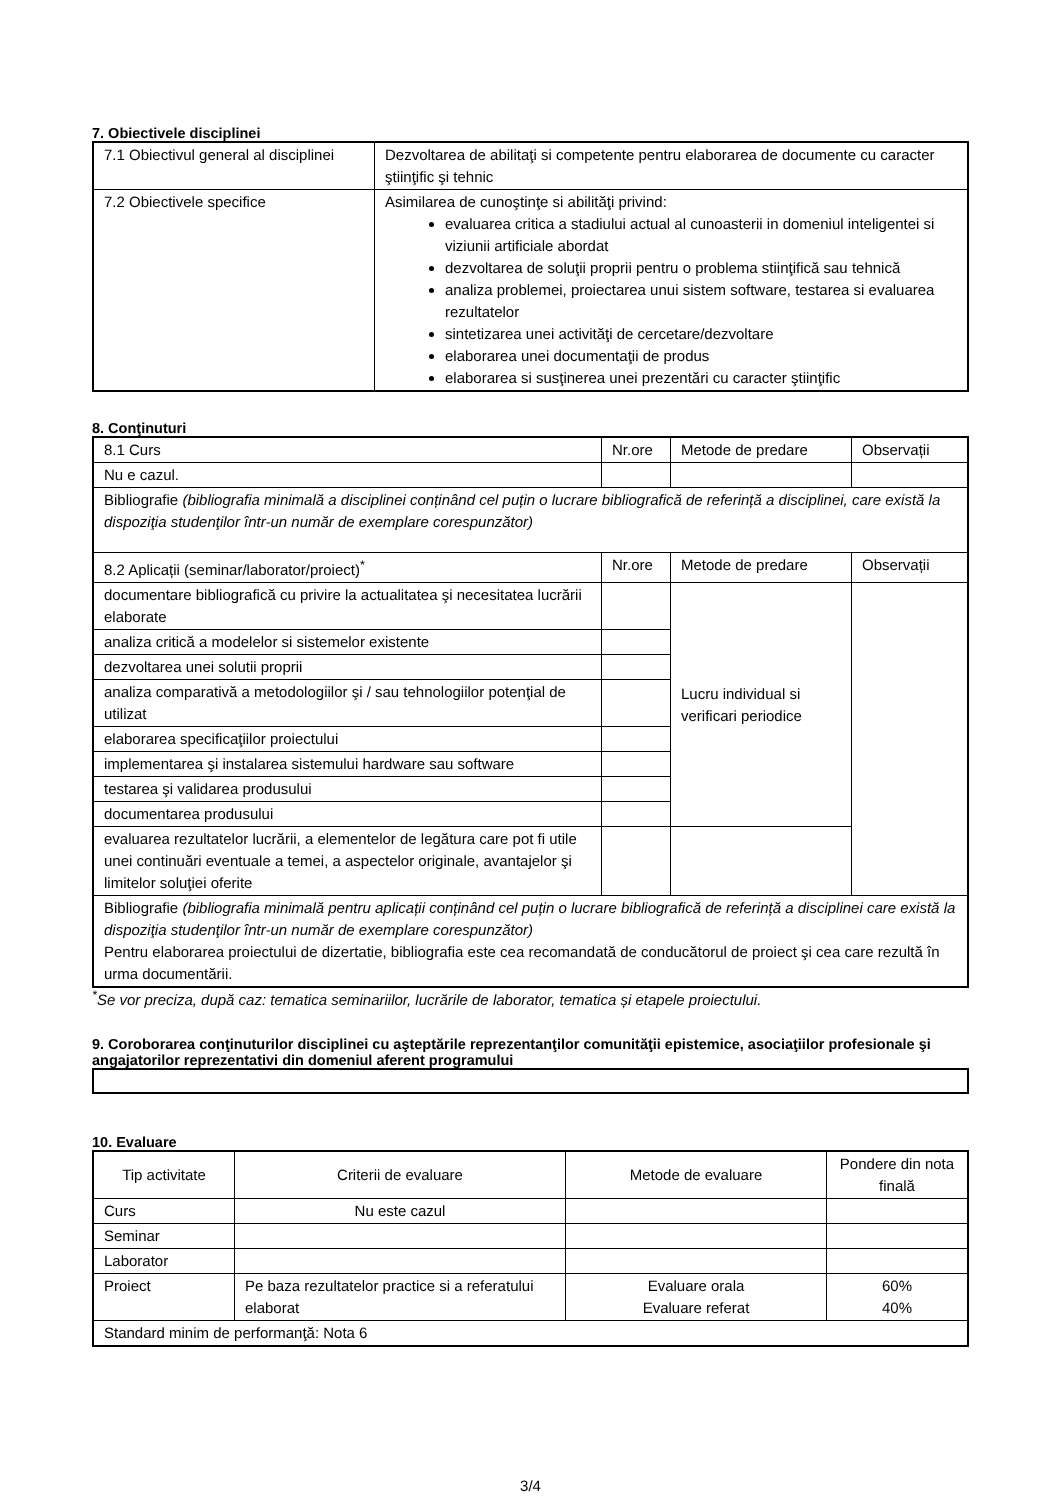7. Obiectivele disciplinei
| 7.1 Obiectivul general al disciplinei | Dezvoltarea de abilitaţi si competente pentru elaborarea de documente cu caracter ştiinţific şi tehnic |
| 7.2 Obiectivele specifice | Asimilarea de cunoştinţe si abilităţi privind: evaluarea critica a stadiului actual al cunoasterii in domeniul inteligentei si viziunii artificiale abordat dezvoltarea de soluţii proprii pentru o problema stiinţifică sau tehnică analiza problemei, proiectarea unui sistem software, testarea si evaluarea rezultatelor sintetizarea unei activităţi de cercetare/dezvoltare elaborarea unei documentaţii de produs elaborarea si susţinerea unei prezentări cu caracter ştiinţific |
8. Conţinuturi
| 8.1 Curs | Nr.ore | Metode de predare | Observații |
| Nu e cazul. | | | |
| Bibliografie (bibliografia minimală a disciplinei conținând cel puțin o lucrare bibliografică de referință a disciplinei, care există la dispoziţia studenţilor într-un număr de exemplare corespunzător) | | | |
| 8.2 Aplicații (seminar/laborator/proiect)<sup>*</sup> | Nr.ore | Metode de predare | Observații |
| documentare bibliografică cu privire la actualitatea şi necesitatea lucrării elaborate | | Lucru individual si verificari periodice | |
| analiza critică a modelelor si sistemelor existente | | | |
| dezvoltarea unei solutii proprii | | | |
| analiza comparativă a metodologiilor şi / sau tehnologiilor potenţial de utilizat | | | |
| elaborarea specificaţiilor proiectului | | | |
| implementarea şi instalarea sistemului hardware sau software | | | |
| testarea şi validarea produsului | | | |
| documentarea produsului | | | |
| evaluarea rezultatelor lucrării, a elementelor de legătura care pot fi utile unei continuări eventuale a temei, a aspectelor originale, avantajelor şi limitelor soluţiei oferite | | | |
| Bibliografie (bibliografia minimală pentru aplicații conținând cel puțin o lucrare bibliografică de referință a disciplinei care există la dispoziţia studenţilor într-un număr de exemplare corespunzător) Pentru elaborarea proiectului de dizertatie, bibliografia este cea recomandată de conducătorul de proiect şi cea care rezultă în urma documentării. | | | |
<sup>*</sup> Se vor preciza, după caz: tematica seminariilor, lucrările de laborator, tematica și etapele proiectului.
9. Coroborarea conţinuturilor disciplinei cu aşteptările reprezentanţilor comunităţii epistemice, asociaţiilor profesionale şi angajatorilor reprezentativi din domeniul aferent programului
10. Evaluare
| Tip activitate | Criterii de evaluare | Metode de evaluare | Pondere din nota finală |
| Curs | Nu este cazul | | |
| Seminar | | | |
| Laborator | | | |
| Proiect | Pe baza rezultatelor practice si a referatului elaborat | Evaluare orala Evaluare referat | 60% 40% |
| Standard minim de performanţă: Nota 6 | | | |
3/4